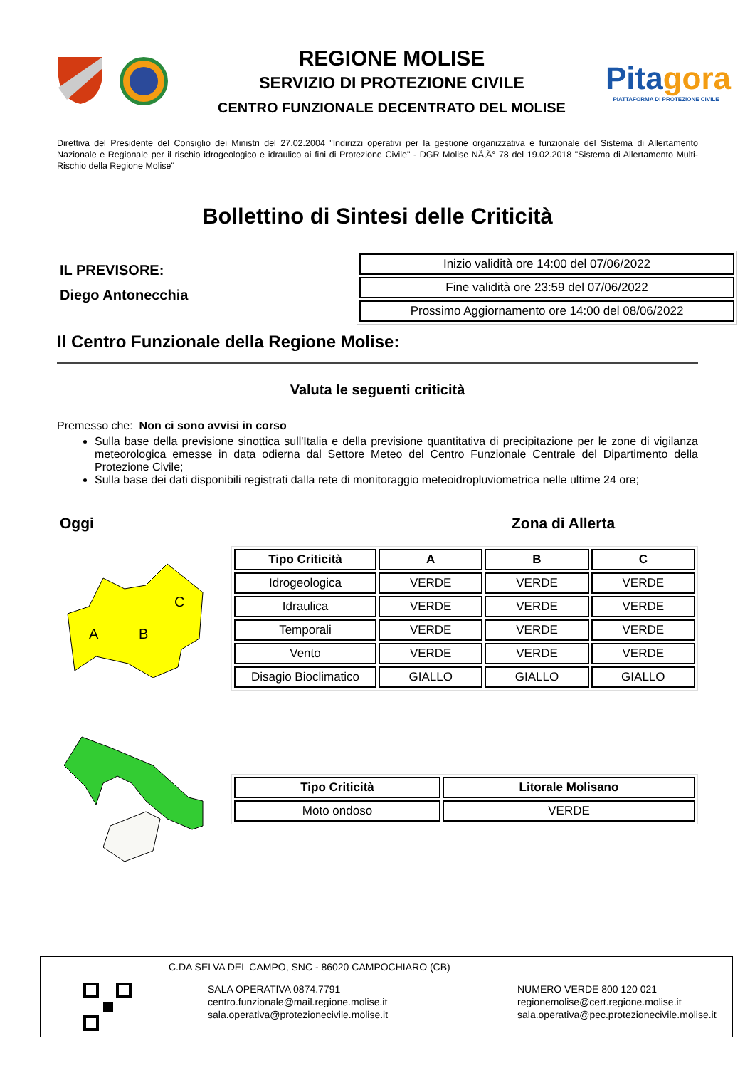REGIONE MOLISE
SERVIZIO DI PROTEZIONE CIVILE
CENTRO FUNZIONALE DECENTRATO DEL MOLISE
Pitagora
PIATTAFORMA DI PROTEZIONE CIVILE
Direttiva del Presidente del Consiglio dei Ministri del 27.02.2004 "Indirizzi operativi per la gestione organizzativa e funzionale del Sistema di Allertamento Nazionale e Regionale per il rischio idrogeologico e idraulico ai fini di Protezione Civile" - DGR Molise NÃ‚Â° 78 del 19.02.2018 "Sistema di Allertamento Multi-Rischio della Regione Molise"
Bollettino di Sintesi delle Criticità
IL PREVISORE:
Diego Antonecchia
| Inizio validità ore 14:00 del 07/06/2022 |
| Fine validità ore 23:59 del 07/06/2022 |
| Prossimo Aggiornamento ore 14:00 del 08/06/2022 |
Il Centro Funzionale della Regione Molise:
Valuta le seguenti criticità
Premesso che: Non ci sono avvisi in corso
Sulla base della previsione sinottica sull'Italia e della previsione quantitativa di precipitazione per le zone di vigilanza meteorologica emesse in data odierna dal Settore Meteo del Centro Funzionale Centrale del Dipartimento della Protezione Civile;
Sulla base dei dati disponibili registrati dalla rete di monitoraggio meteoidropluviometrica nelle ultime 24 ore;
Oggi Zona di Allerta
A
B
C
| Tipo Criticità | A | B | C |
| --- | --- | --- | --- |
| Idrogeologica | VERDE | VERDE | VERDE |
| Idraulica | VERDE | VERDE | VERDE |
| Temporali | VERDE | VERDE | VERDE |
| Vento | VERDE | VERDE | VERDE |
| Disagio Bioclimatico | GIALLO | GIALLO | GIALLO |
| Tipo Criticità | Litorale Molisano |
| --- | --- |
| Moto ondoso | VERDE |
C.DA SELVA DEL CAMPO, SNC - 86020 CAMPOCHIARO (CB)
SALA OPERATIVA 0874.7791
centro.funzionale@mail.regione.molise.it
sala.operativa@protezionecivile.molise.it
NUMERO VERDE 800 120 021
regionemolise@cert.regione.molise.it
sala.operativa@pec.protezionecivile.molise.it